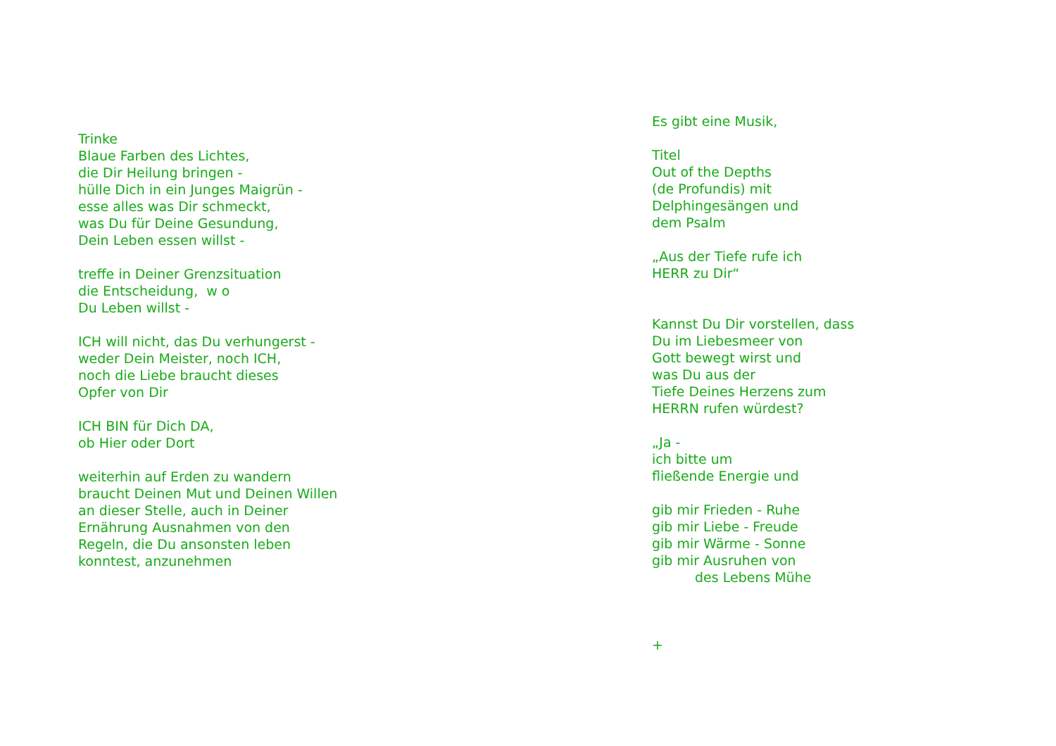Trinke
Blaue Farben des Lichtes,
die Dir Heilung bringen -
hülle Dich in ein Junges Maigrün -
esse alles was Dir schmeckt,
was Du für Deine Gesundung,
Dein Leben essen willst -
treffe in Deiner Grenzsituation
die Entscheidung, w o
Du Leben willst -
ICH will nicht, das Du verhungerst -
weder Dein Meister, noch ICH,
noch die Liebe braucht dieses
Opfer von Dir
ICH BIN für Dich DA,
ob Hier oder Dort
weiterhin auf Erden zu wandern
braucht Deinen Mut und Deinen Willen
an dieser Stelle, auch in Deiner
Ernährung Ausnahmen von den
Regeln, die Du ansonsten leben
konntest, anzunehmen
Es gibt eine Musik,
Titel
Out of the Depths
(de Profundis) mit
Delphingesängen und
dem Psalm
„Aus der Tiefe rufe ich
HERR zu Dir“
Kannst Du Dir vorstellen, dass
Du im Liebesmeer von
Gott bewegt wirst und
was Du aus der
Tiefe Deines Herzens zum
HERRN rufen würdest?
„Ja -
ich bitte um
fließende Energie und
gib mir Frieden - Ruhe
gib mir Liebe - Freude
gib mir Wärme - Sonne
gib mir Ausruhen von
des Lebens Mühe
+